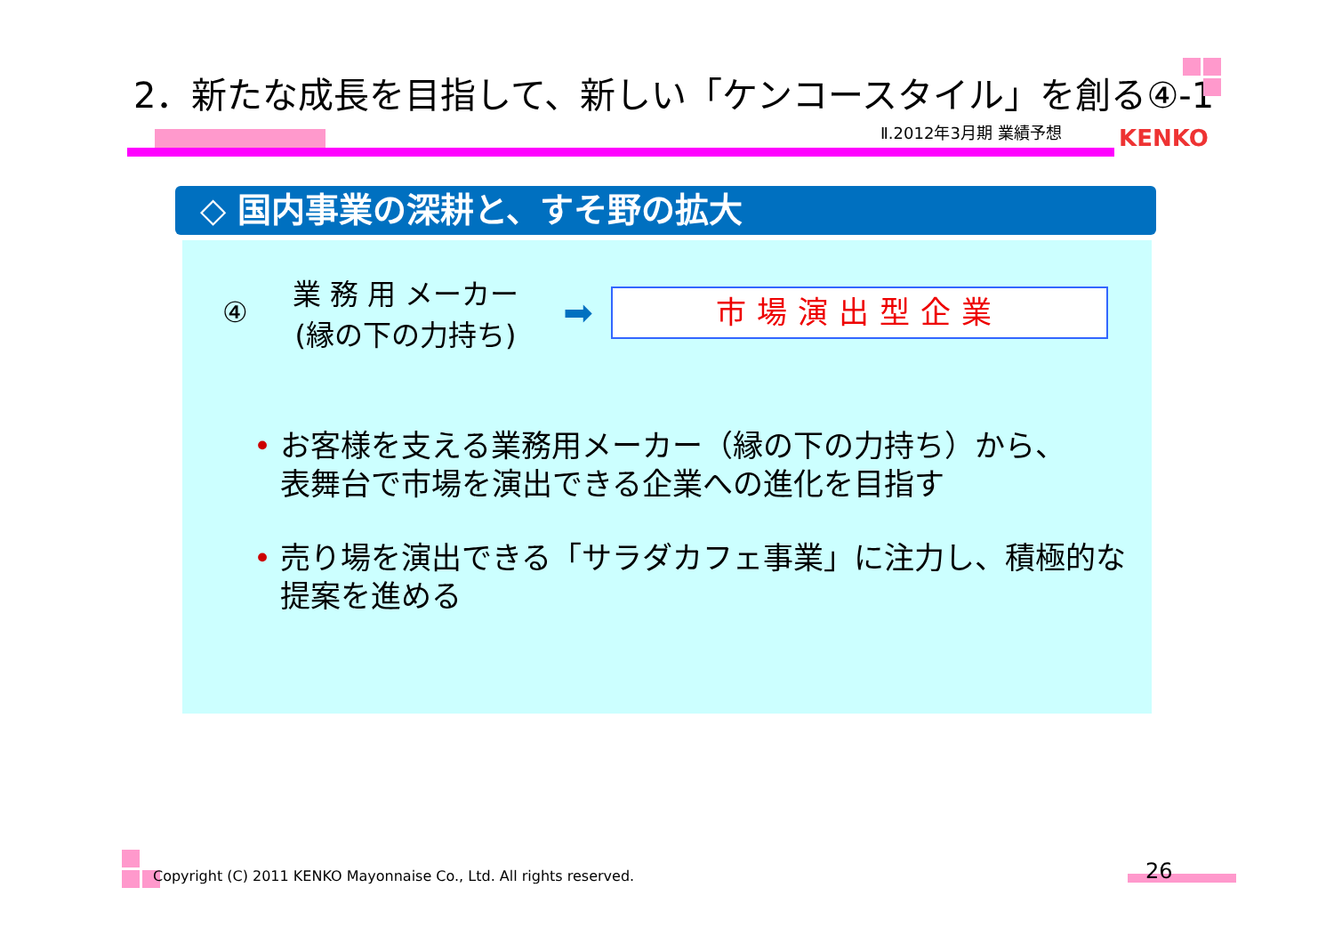2．新たな成長を目指して、新しい「ケンコースタイル」を創る④-1
Ⅱ.2012年3月期 業績予想 KENKO
◇ 国内事業の深耕と、すそ野の拡大
④ 業 務 用 メーカー
(縁の下の力持ち) ➡
市場演出型企業
• お客様を支える業務用メーカー（縁の下の力持ち）から、
表舞台で市場を演出できる企業への進化を目指す
• 売り場を演出できる「サラダカフェ事業」に注力し、積極的な
提案を進める
Copyright (C) 2011 KENKO Mayonnaise Co., Ltd. All rights reserved.
26